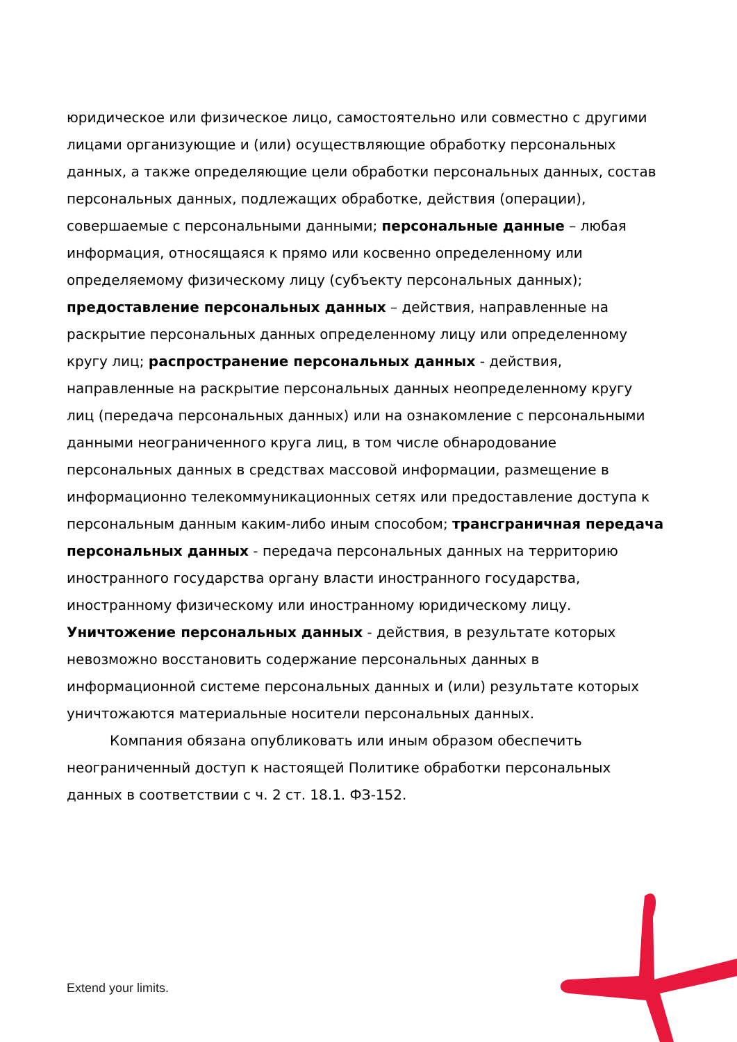юридическое или физическое лицо, самостоятельно или совместно с другими лицами организующие и (или) осуществляющие обработку персональных данных, а также определяющие цели обработки персональных данных, состав персональных данных, подлежащих обработке, действия (операции), совершаемые с персональными данными; персональные данные – любая информация, относящаяся к прямо или косвенно определенному или определяемому физическому лицу (субъекту персональных данных); предоставление персональных данных – действия, направленные на раскрытие персональных данных определенному лицу или определенному кругу лиц; распространение персональных данных - действия, направленные на раскрытие персональных данных неопределенному кругу лиц (передача персональных данных) или на ознакомление с персональными данными неограниченного круга лиц, в том числе обнародование персональных данных в средствах массовой информации, размещение в информационно телекоммуникационных сетях или предоставление доступа к персональным данным каким-либо иным способом; трансграничная передача персональных данных - передача персональных данных на территорию иностранного государства органу власти иностранного государства, иностранному физическому или иностранному юридическому лицу. Уничтожение персональных данных - действия, в результате которых невозможно восстановить содержание персональных данных в информационной системе персональных данных и (или) результате которых уничтожаются материальные носители персональных данных.
Компания обязана опубликовать или иным образом обеспечить неограниченный доступ к настоящей Политике обработки персональных данных в соответствии с ч. 2 ст. 18.1. ФЗ-152.
Extend your limits.